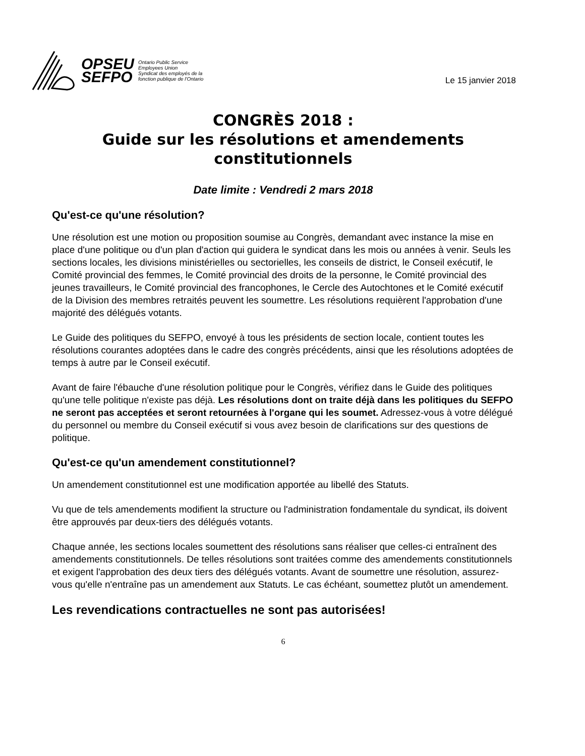OPSEU
SEFPO
Ontario Public Service
Employees Union
Syndicat des employés de la
fonction publique de l'Ontario
Le 15 janvier 2018
CONGRÈS 2018 :
Guide sur les résolutions et amendements constitutionnels
Date limite : Vendredi 2 mars 2018
Qu'est-ce qu'une résolution?
Une résolution est une motion ou proposition soumise au Congrès, demandant avec instance la mise en place d'une politique ou d'un plan d'action qui guidera le syndicat dans les mois ou années à venir. Seuls les sections locales, les divisions ministérielles ou sectorielles, les conseils de district, le Conseil exécutif, le Comité provincial des femmes, le Comité provincial des droits de la personne, le Comité provincial des jeunes travailleurs, le Comité provincial des francophones, le Cercle des Autochtones et le Comité exécutif de la Division des membres retraités peuvent les soumettre. Les résolutions requièrent l'approbation d'une majorité des délégués votants.
Le Guide des politiques du SEFPO, envoyé à tous les présidents de section locale, contient toutes les résolutions courantes adoptées dans le cadre des congrès précédents, ainsi que les résolutions adoptées de temps à autre par le Conseil exécutif.
Avant de faire l'ébauche d'une résolution politique pour le Congrès, vérifiez dans le Guide des politiques qu'une telle politique n'existe pas déjà. Les résolutions dont on traite déjà dans les politiques du SEFPO ne seront pas acceptées et seront retournées à l'organe qui les soumet. Adressez-vous à votre délégué du personnel ou membre du Conseil exécutif si vous avez besoin de clarifications sur des questions de politique.
Qu'est-ce qu'un amendement constitutionnel?
Un amendement constitutionnel est une modification apportée au libellé des Statuts.
Vu que de tels amendements modifient la structure ou l'administration fondamentale du syndicat, ils doivent être approuvés par deux-tiers des délégués votants.
Chaque année, les sections locales soumettent des résolutions sans réaliser que celles-ci entraînent des amendements constitutionnels. De telles résolutions sont traitées comme des amendements constitutionnels et exigent l'approbation des deux tiers des délégués votants. Avant de soumettre une résolution, assurez-vous qu'elle n'entraîne pas un amendement aux Statuts. Le cas échéant, soumettez plutôt un amendement.
Les revendications contractuelles ne sont pas autorisées!
6